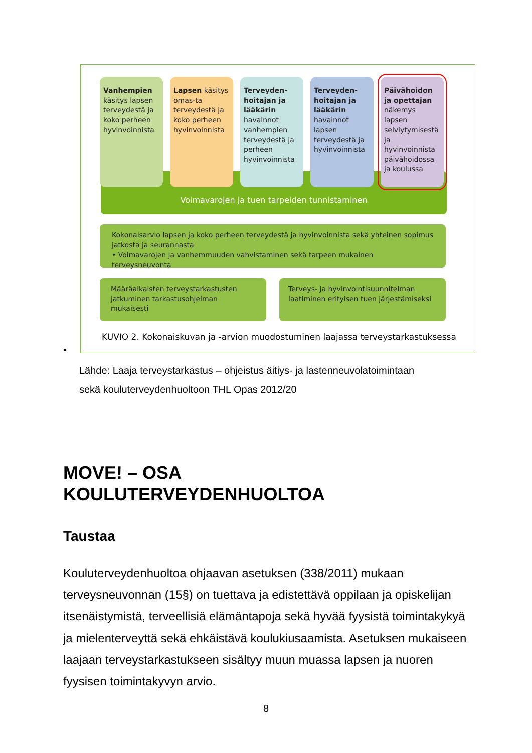Voimavarojen ja tuen tarpeiden tunnistaminen
Vanhempien käsitys lapsen terveydestä ja koko perheen hyvinvoinnista
Lapsen käsitys omas-ta terveydestä ja koko perheen hyvinvoinnista
Terveyden-hoitajan ja lääkärin havainnot vanhempien terveydestä ja perheen hyvinvoinnista
Terveyden-hoitajan ja lääkärin havainnot lapsen terveydestä ja hyvinvoinnista
Päivähoidon ja opettajan näkemys lapsen selviytymisestä ja hyvinvoinnista päivähoidossa ja koulussa
Kokonaisarvio lapsen ja koko perheen terveydestä ja hyvinvoinnista sekä yhteinen sopimus jatkosta ja seurannasta
• Voimavarojen ja vanhemmuuden vahvistaminen sekä tarpeen mukainen terveysneuvonta
Määräaikaisten terveystarkastusten jatkuminen tarkastusohjelman mukaisesti
Terveys- ja hyvinvointisuunnitelman laatiminen erityisen tuen järjestämiseksi
KUVIO 2. Kokonaiskuvan ja -arvion muodostuminen laajassa terveystarkastuksessa
•
Lähde: Laaja terveystarkastus – ohjeistus äitiys- ja lastenneuvolatoimintaan
sekä kouluterveydenhuoltoon THL Opas 2012/20
MOVE! – OSA
KOULUTERVEYDENHUOLTOA
Taustaa
Kouluterveydenhuoltoa ohjaavan asetuksen (338/2011) mukaan terveysneuvonnan (15§) on tuettava ja edistettävä oppilaan ja opiskelijan itsenäistymistä, terveellisiä elämäntapoja sekä hyvää fyysistä toimintakykyä ja mielenterveyttä sekä ehkäistävä koulukiusaamista. Asetuksen mukaiseen laajaan terveystarkastukseen sisältyy muun muassa lapsen ja nuoren fyysisen toimintakyvyn arvio.
8